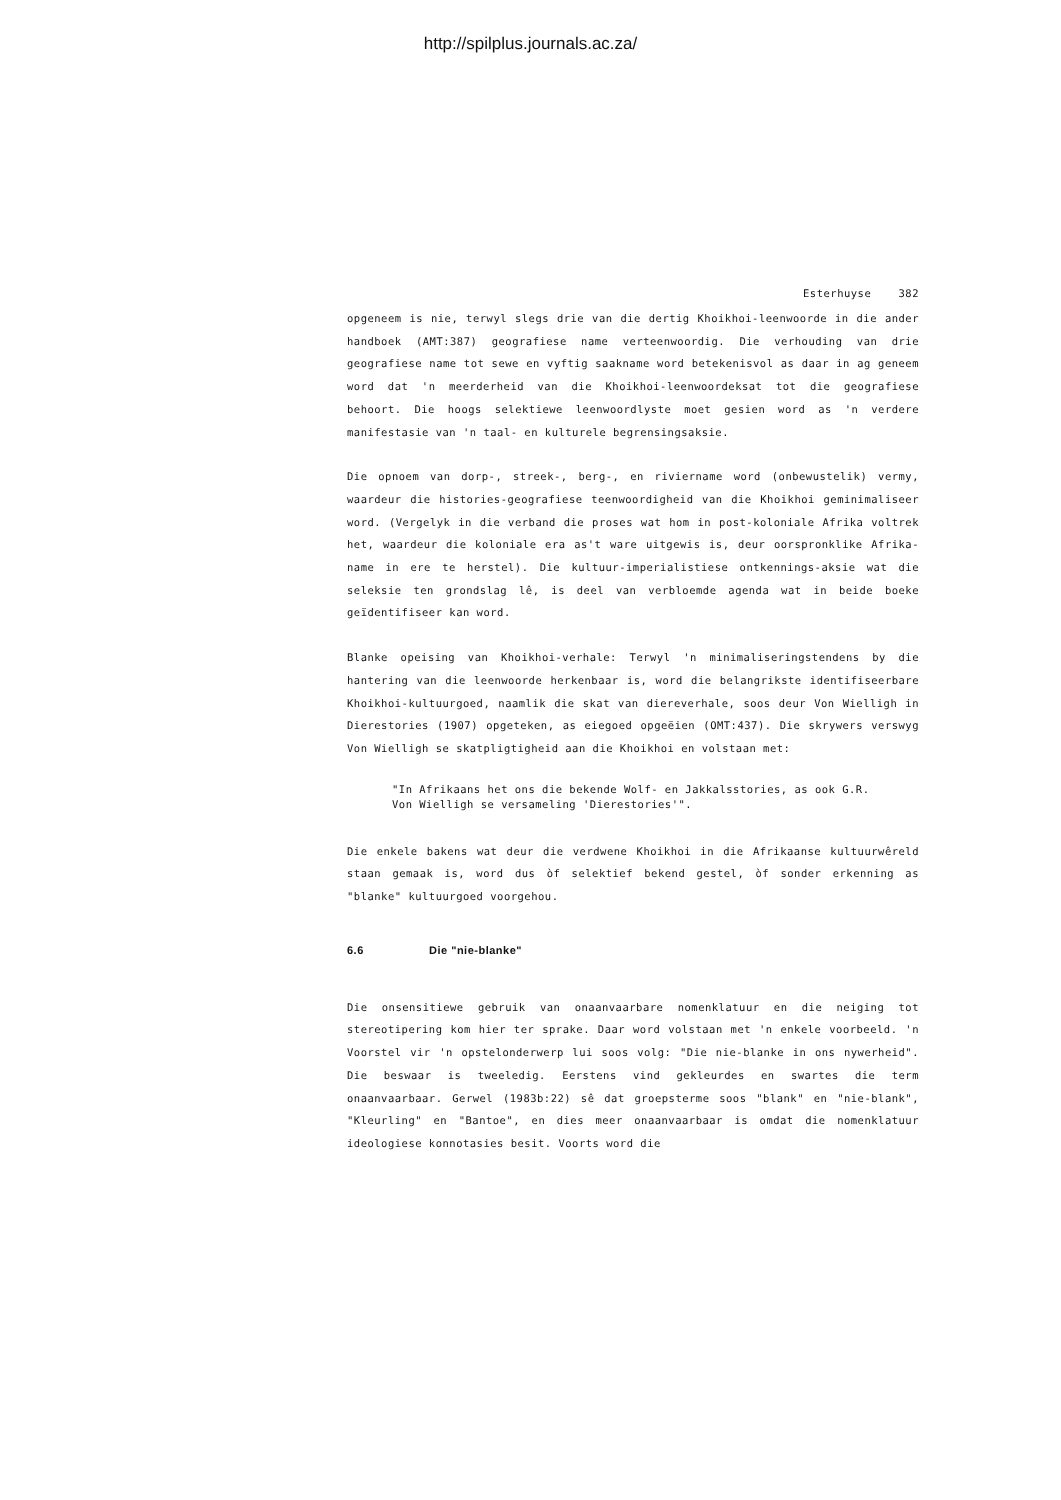http://spilplus.journals.ac.za/
Esterhuyse 382
opgeneem is nie, terwyl slegs drie van die dertig Khoikhoi-leenwoorde in die ander handboek (AMT:387) geografiese name verteenwoordig. Die verhouding van drie geografiese name tot sewe en vyftig saakname word betekenisvol as daar in ag geneem word dat 'n meerderheid van die Khoikhoi-leenwoordeksat tot die geografiese behoort. Die hoogs selektiewe leenwoordlyste moet gesien word as 'n verdere manifestasie van 'n taal- en kulturele begrensingsaksie.
Die opnoem van dorp-, streek-, berg-, en riviername word (onbewustelik) vermy, waardeur die histories-geografiese teenwoordigheid van die Khoikhoi geminimaliseer word. (Vergelyk in die verband die proses wat hom in post-koloniale Afrika voltrek het, waardeur die koloniale era as't ware uitgewis is, deur oorspronklike Afrika-name in ere te herstel). Die kultuur-imperialistiese ontkennings-aksie wat die seleksie ten grondslag lê, is deel van verbloemde agenda wat in beide boeke geïdentifiseer kan word.
Blanke opeising van Khoikhoi-verhale: Terwyl 'n minimaliseringstendens by die hantering van die leenwoorde herkenbaar is, word die belangrikste identifiseerbare Khoikhoi-kultuurgoed, naamlik die skat van diereverhale, soos deur Von Wielligh in Dierestories (1907) opgeteken, as eiegoed opgeëien (OMT:437). Die skrywers verswyg Von Wielligh se skatpligtigheid aan die Khoikhoi en volstaan met:
"In Afrikaans het ons die bekende Wolf- en Jakkalsstories, as ook G.R. Von Wielligh se versameling 'Dierestories'".
Die enkele bakens wat deur die verdwene Khoikhoi in die Afrikaanse kultuurwêreld staan gemaak is, word dus òf selektief bekend gestel, òf sonder erkenning as "blanke" kultuurgoed voorgehou.
6.6 Die "nie-blanke"
Die onsensitiewe gebruik van onaanvaarbare nomenklatuur en die neiging tot stereotipering kom hier ter sprake. Daar word volstaan met 'n enkele voorbeeld. 'n Voorstel vir 'n opstelonderwerp lui soos volg: "Die nie-blanke in ons nywerheid". Die beswaar is tweeledig. Eerstens vind gekleurdes en swartes die term onaanvaarbaar. Gerwel (1983b:22) sê dat groepsterme soos "blank" en "nie-blank", "Kleurling" en "Bantoe", en dies meer onaanvaarbaar is omdat die nomenklatuur ideologiese konnotasies besit. Voorts word die